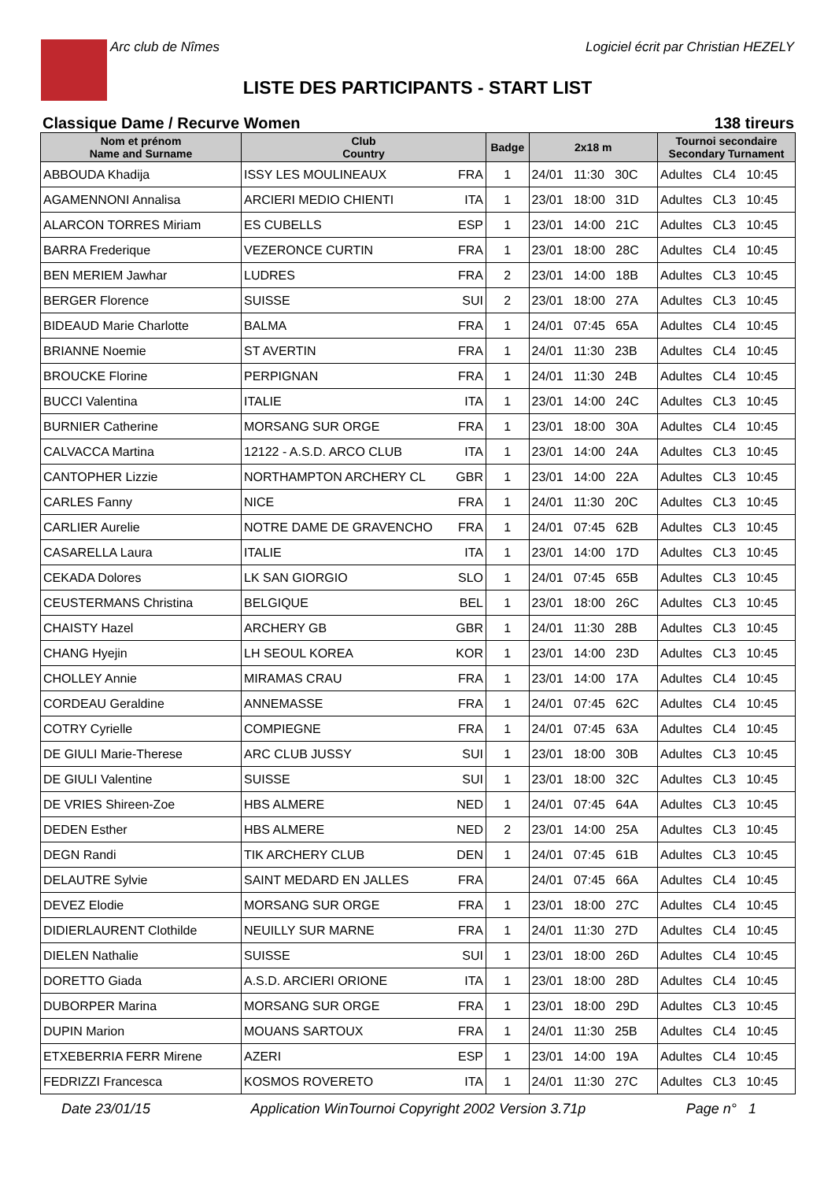Arc club de Nîmes Logiciel écrit par Christian HEZELY
LISTE DES PARTICIPANTS - START LIST
Classique Dame / Recurve Women 138 tireurs
| Nom et prénom Name and Surname | Club Country | Badge | 2x18 m | Tournoi secondaire Secondary Turnament |
| --- | --- | --- | --- | --- |
| ABBOUDA Khadija | ISSY LES MOULINEAUX FRA | 1 | 24/01 11:30 30C | Adultes CL4 10:45 |
| AGAMENNONI Annalisa | ARCIERI MEDIO CHIENTI ITA | 1 | 23/01 18:00 31D | Adultes CL3 10:45 |
| ALARCON TORRES Miriam | ES CUBELLS ESP | 1 | 23/01 14:00 21C | Adultes CL3 10:45 |
| BARRA Frederique | VEZERONCE CURTIN FRA | 1 | 23/01 18:00 28C | Adultes CL4 10:45 |
| BEN MERIEM Jawhar | LUDRES FRA | 2 | 23/01 14:00 18B | Adultes CL3 10:45 |
| BERGER Florence | SUISSE SUI | 2 | 23/01 18:00 27A | Adultes CL3 10:45 |
| BIDEAUD Marie Charlotte | BALMA FRA | 1 | 24/01 07:45 65A | Adultes CL4 10:45 |
| BRIANNE Noemie | ST AVERTIN FRA | 1 | 24/01 11:30 23B | Adultes CL4 10:45 |
| BROUCKE Florine | PERPIGNAN FRA | 1 | 24/01 11:30 24B | Adultes CL4 10:45 |
| BUCCI Valentina | ITALIE ITA | 1 | 23/01 14:00 24C | Adultes CL3 10:45 |
| BURNIER Catherine | MORSANG SUR ORGE FRA | 1 | 23/01 18:00 30A | Adultes CL4 10:45 |
| CALVACCA Martina | 12122 - A.S.D. ARCO CLUB ITA | 1 | 23/01 14:00 24A | Adultes CL3 10:45 |
| CANTOPHER Lizzie | NORTHAMPTON ARCHERY CL GBR | 1 | 23/01 14:00 22A | Adultes CL3 10:45 |
| CARLES Fanny | NICE FRA | 1 | 24/01 11:30 20C | Adultes CL3 10:45 |
| CARLIER Aurelie | NOTRE DAME DE GRAVENCHO FRA | 1 | 24/01 07:45 62B | Adultes CL3 10:45 |
| CASARELLA Laura | ITALIE ITA | 1 | 23/01 14:00 17D | Adultes CL3 10:45 |
| CEKADA Dolores | LK SAN GIORGIO SLO | 1 | 24/01 07:45 65B | Adultes CL3 10:45 |
| CEUSTERMANS Christina | BELGIQUE BEL | 1 | 23/01 18:00 26C | Adultes CL3 10:45 |
| CHAISTY Hazel | ARCHERY GB GBR | 1 | 24/01 11:30 28B | Adultes CL3 10:45 |
| CHANG Hyejin | LH SEOUL KOREA KOR | 1 | 23/01 14:00 23D | Adultes CL3 10:45 |
| CHOLLEY Annie | MIRAMAS CRAU FRA | 1 | 23/01 14:00 17A | Adultes CL4 10:45 |
| CORDEAU Geraldine | ANNEMASSE FRA | 1 | 24/01 07:45 62C | Adultes CL4 10:45 |
| COTRY Cyrielle | COMPIEGNE FRA | 1 | 24/01 07:45 63A | Adultes CL4 10:45 |
| DE GIULI Marie-Therese | ARC CLUB JUSSY SUI | 1 | 23/01 18:00 30B | Adultes CL3 10:45 |
| DE GIULI Valentine | SUISSE SUI | 1 | 23/01 18:00 32C | Adultes CL3 10:45 |
| DE VRIES Shireen-Zoe | HBS ALMERE NED | 1 | 24/01 07:45 64A | Adultes CL3 10:45 |
| DEDEN Esther | HBS ALMERE NED | 2 | 23/01 14:00 25A | Adultes CL3 10:45 |
| DEGN Randi | TIK ARCHERY CLUB DEN | 1 | 24/01 07:45 61B | Adultes CL3 10:45 |
| DELAUTRE Sylvie | SAINT MEDARD EN JALLES FRA | | 24/01 07:45 66A | Adultes CL4 10:45 |
| DEVEZ Elodie | MORSANG SUR ORGE FRA | 1 | 23/01 18:00 27C | Adultes CL4 10:45 |
| DIDIERLAURENT Clothilde | NEUILLY SUR MARNE FRA | 1 | 24/01 11:30 27D | Adultes CL4 10:45 |
| DIELEN Nathalie | SUISSE SUI | 1 | 23/01 18:00 26D | Adultes CL4 10:45 |
| DORETTO Giada | A.S.D. ARCIERI ORIONE ITA | 1 | 23/01 18:00 28D | Adultes CL4 10:45 |
| DUBORPER Marina | MORSANG SUR ORGE FRA | 1 | 23/01 18:00 29D | Adultes CL3 10:45 |
| DUPIN Marion | MOUANS SARTOUX FRA | 1 | 24/01 11:30 25B | Adultes CL4 10:45 |
| ETXEBERRIA FERR Mirene | AZERI ESP | 1 | 23/01 14:00 19A | Adultes CL4 10:45 |
| FEDRIZZI Francesca | KOSMOS ROVERETO ITA | 1 | 24/01 11:30 27C | Adultes CL3 10:45 |
Date 23/01/15 Application WinTournoi Copyright 2002 Version 3.71p Page n° 1